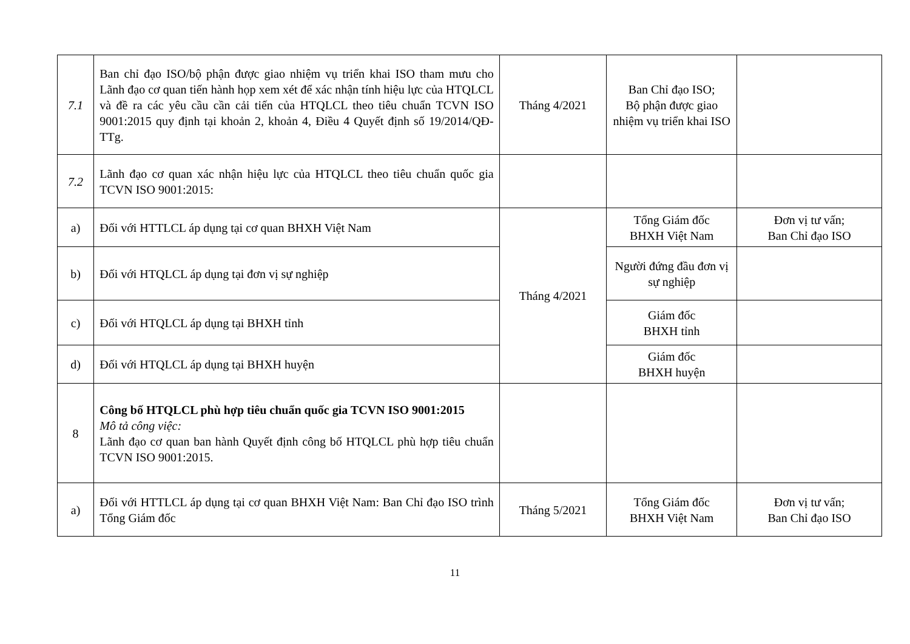| 7.1 | Ban chỉ đạo ISO/bộ phận được giao nhiệm vụ triển khai ISO tham mưu cho Lãnh đạo cơ quan tiến hành họp xem xét để xác nhận tính hiệu lực của HTQLCL và đề ra các yêu cầu cần cải tiến của HTQLCL theo tiêu chuẩn TCVN ISO 9001:2015 quy định tại khoản 2, khoản 4, Điều 4 Quyết định số 19/2014/QĐ-TTg. | Tháng 4/2021 | Ban Chỉ đạo ISO; Bộ phận được giao nhiệm vụ triển khai ISO | |
| 7.2 | Lãnh đạo cơ quan xác nhận hiệu lực của HTQLCL theo tiêu chuẩn quốc gia TCVN ISO 9001:2015: | | | |
| a) | Đối với HTTLCL áp dụng tại cơ quan BHXH Việt Nam | Tháng 4/2021 | Tổng Giám đốc BHXH Việt Nam | Đơn vị tư vấn; Ban Chỉ đạo ISO |
| b) | Đối với HTQLCL áp dụng tại đơn vị sự nghiệp | | Người đứng đầu đơn vị sự nghiệp | |
| c) | Đối với HTQLCL áp dụng tại BHXH tỉnh | | Giám đốc BHXH tỉnh | |
| d) | Đối với HTQLCL áp dụng tại BHXH huyện | | Giám đốc BHXH huyện | |
| 8 | Công bố HTQLCL phù hợp tiêu chuẩn quốc gia TCVN ISO 9001:2015 Mô tả công việc: Lãnh đạo cơ quan ban hành Quyết định công bố HTQLCL phù hợp tiêu chuẩn TCVN ISO 9001:2015. | | | |
| a) | Đối với HTTLCL áp dụng tại cơ quan BHXH Việt Nam: Ban Chỉ đạo ISO trình Tổng Giám đốc | Tháng 5/2021 | Tổng Giám đốc BHXH Việt Nam | Đơn vị tư vấn; Ban Chỉ đạo ISO |
11